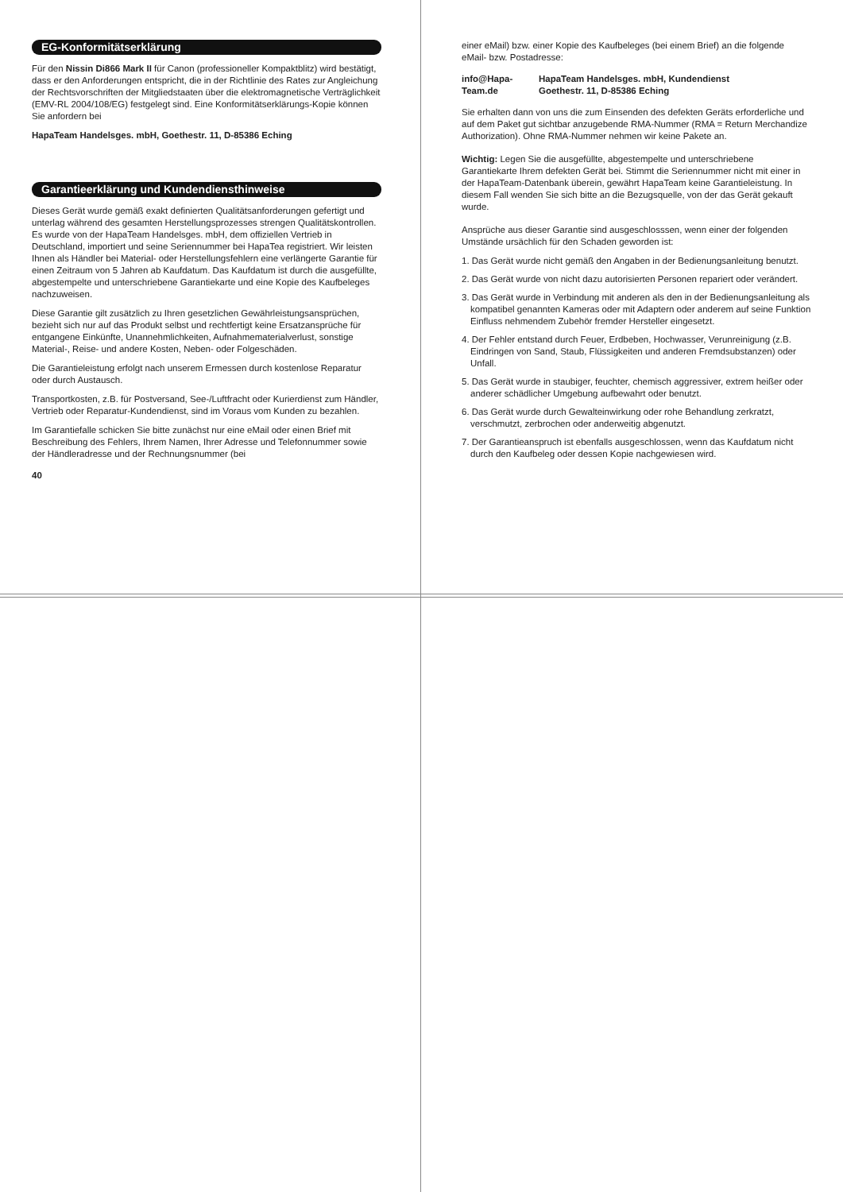EG-Konformitätserklärung
Für den Nissin Di866 Mark II für Canon (professioneller Kompaktblitz) wird bestätigt, dass er den Anforderungen entspricht, die in der Richtlinie des Rates zur Angleichung der Rechtsvorschriften der Mitgliedstaaten über die elektromagnetische Verträglichkeit (EMV-RL 2004/108/EG) festgelegt sind. Eine Konformitätserklärungs-Kopie können Sie anfordern bei
HapaTeam Handelsges. mbH, Goethestr. 11, D-85386 Eching
Garantieerklärung und Kundendiensthinweise
Dieses Gerät wurde gemäß exakt definierten Qualitätsanforderungen gefertigt und unterlag während des gesamten Herstellungsprozesses strengen Qualitätskontrollen. Es wurde von der HapaTeam Handelsges. mbH, dem offiziellen Vertrieb in Deutschland, importiert und seine Seriennummer bei HapaTea registriert. Wir leisten Ihnen als Händler bei Material- oder Herstellungsfehlern eine verlängerte Garantie für einen Zeitraum von 5 Jahren ab Kaufdatum. Das Kaufdatum ist durch die ausgefüllte, abgestempelte und unterschriebene Garantiekarte und eine Kopie des Kaufbeleges nachzuweisen.
Diese Garantie gilt zusätzlich zu Ihren gesetzlichen Gewährleistungsansprüchen, bezieht sich nur auf das Produkt selbst und rechtfertigt keine Ersatzansprüche für entgangene Einkünfte, Unannehmlichkeiten, Aufnahmematerialverlust, sonstige Material-, Reise- und andere Kosten, Neben- oder Folgeschäden.
Die Garantieleistung erfolgt nach unserem Ermessen durch kostenlose Reparatur oder durch Austausch.
Transportkosten, z.B. für Postversand, See-/Luftfracht oder Kurierdienst zum Händler, Vertrieb oder Reparatur-Kundendienst, sind im Voraus vom Kunden zu bezahlen.
Im Garantiefalle schicken Sie bitte zunächst nur eine eMail oder einen Brief mit Beschreibung des Fehlers, Ihrem Namen, Ihrer Adresse und Telefonnummer sowie der Händleradresse und der Rechnungsnummer (bei
40
einer eMail) bzw. einer Kopie des Kaufbeleges (bei einem Brief) an die folgende eMail- bzw. Postadresse:
info@Hapa-Team.de
HapaTeam Handelsges. mbH, Kundendienst
Goethestr. 11, D-85386 Eching
Sie erhalten dann von uns die zum Einsenden des defekten Geräts erforderliche und auf dem Paket gut sichtbar anzugebende RMA-Nummer (RMA = Return Merchandize Authorization). Ohne RMA-Nummer nehmen wir keine Pakete an.
Wichtig: Legen Sie die ausgefüllte, abgestempelte und unterschriebene Garantiekarte Ihrem defekten Gerät bei. Stimmt die Seriennummer nicht mit einer in der HapaTeam-Datenbank überein, gewährt HapaTeam keine Garantieleistung. In diesem Fall wenden Sie sich bitte an die Bezugsquelle, von der das Gerät gekauft wurde.
Ansprüche aus dieser Garantie sind ausgeschlosssen, wenn einer der folgenden Umstände ursächlich für den Schaden geworden ist:
1. Das Gerät wurde nicht gemäß den Angaben in der Bedienungsanleitung benutzt.
2. Das Gerät wurde von nicht dazu autorisierten Personen repariert oder verändert.
3. Das Gerät wurde in Verbindung mit anderen als den in der Bedienungsanleitung als kompatibel genannten Kameras oder mit Adaptern oder anderem auf seine Funktion Einfluss nehmendem Zubehör fremder Hersteller eingesetzt.
4. Der Fehler entstand durch Feuer, Erdbeben, Hochwasser, Verunreinigung (z.B. Eindringen von Sand, Staub, Flüssigkeiten und anderen Fremdsubstanzen) oder Unfall.
5. Das Gerät wurde in staubiger, feuchter, chemisch aggressiver, extrem heißer oder anderer schädlicher Umgebung aufbewahrt oder benutzt.
6. Das Gerät wurde durch Gewalteinwirkung oder rohe Behandlung zerkratzt, verschmutzt, zerbrochen oder anderweitig abgenutzt.
7. Der Garantieanspruch ist ebenfalls ausgeschlossen, wenn das Kaufdatum nicht durch den Kaufbeleg oder dessen Kopie nachgewiesen wird.